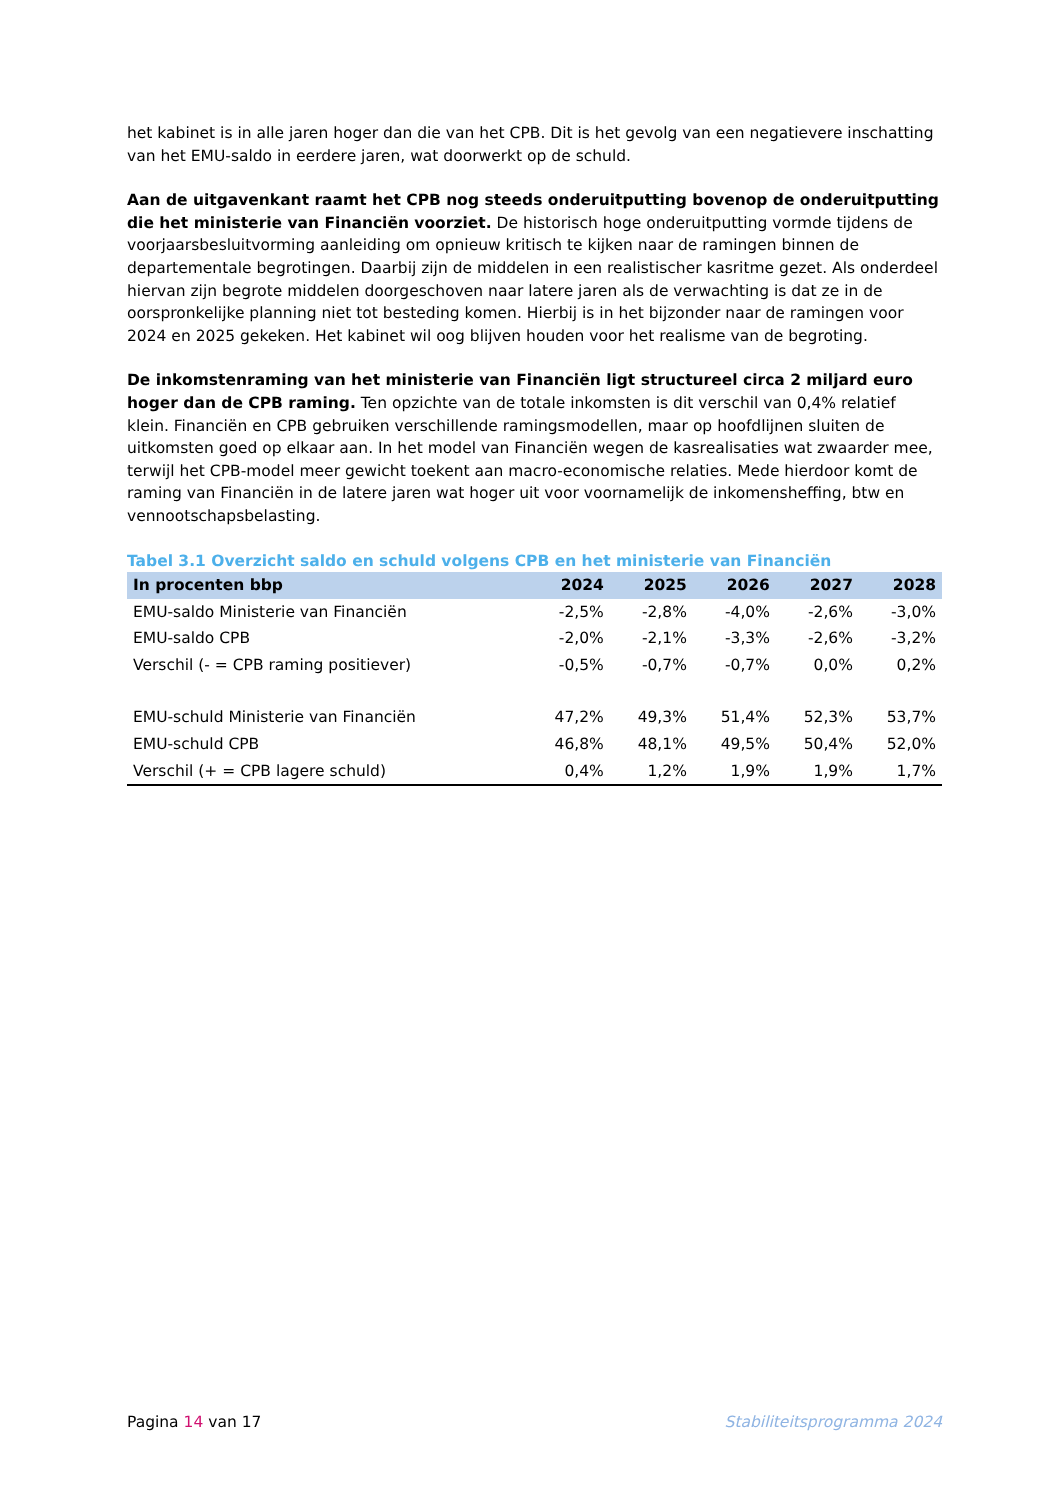het kabinet is in alle jaren hoger dan die van het CPB. Dit is het gevolg van een negatievere inschatting van het EMU-saldo in eerdere jaren, wat doorwerkt op de schuld.
Aan de uitgavenkant raamt het CPB nog steeds onderuitputting bovenop de onderuitputting die het ministerie van Financiën voorziet. De historisch hoge onderuitputting vormde tijdens de voorjaarsbesluitvorming aanleiding om opnieuw kritisch te kijken naar de ramingen binnen de departementale begrotingen. Daarbij zijn de middelen in een realistischer kasritme gezet. Als onderdeel hiervan zijn begrote middelen doorgeschoven naar latere jaren als de verwachting is dat ze in de oorspronkelijke planning niet tot besteding komen. Hierbij is in het bijzonder naar de ramingen voor 2024 en 2025 gekeken. Het kabinet wil oog blijven houden voor het realisme van de begroting.
De inkomstenraming van het ministerie van Financiën ligt structureel circa 2 miljard euro hoger dan de CPB raming. Ten opzichte van de totale inkomsten is dit verschil van 0,4% relatief klein. Financiën en CPB gebruiken verschillende ramingsmodellen, maar op hoofdlijnen sluiten de uitkomsten goed op elkaar aan. In het model van Financiën wegen de kasrealisaties wat zwaarder mee, terwijl het CPB-model meer gewicht toekent aan macro-economische relaties. Mede hierdoor komt de raming van Financiën in de latere jaren wat hoger uit voor voornamelijk de inkomensheffing, btw en vennootschapsbelasting.
Tabel 3.1 Overzicht saldo en schuld volgens CPB en het ministerie van Financiën
| In procenten bbp | 2024 | 2025 | 2026 | 2027 | 2028 |
| --- | --- | --- | --- | --- | --- |
| EMU-saldo Ministerie van Financiën | -2,5% | -2,8% | -4,0% | -2,6% | -3,0% |
| EMU-saldo CPB | -2,0% | -2,1% | -3,3% | -2,6% | -3,2% |
| Verschil (- = CPB raming positiever) | -0,5% | -0,7% | -0,7% | 0,0% | 0,2% |
| EMU-schuld Ministerie van Financiën | 47,2% | 49,3% | 51,4% | 52,3% | 53,7% |
| EMU-schuld CPB | 46,8% | 48,1% | 49,5% | 50,4% | 52,0% |
| Verschil (+ = CPB lagere schuld) | 0,4% | 1,2% | 1,9% | 1,9% | 1,7% |
Pagina 14 van 17 Stabiliteitsprogramma 2024